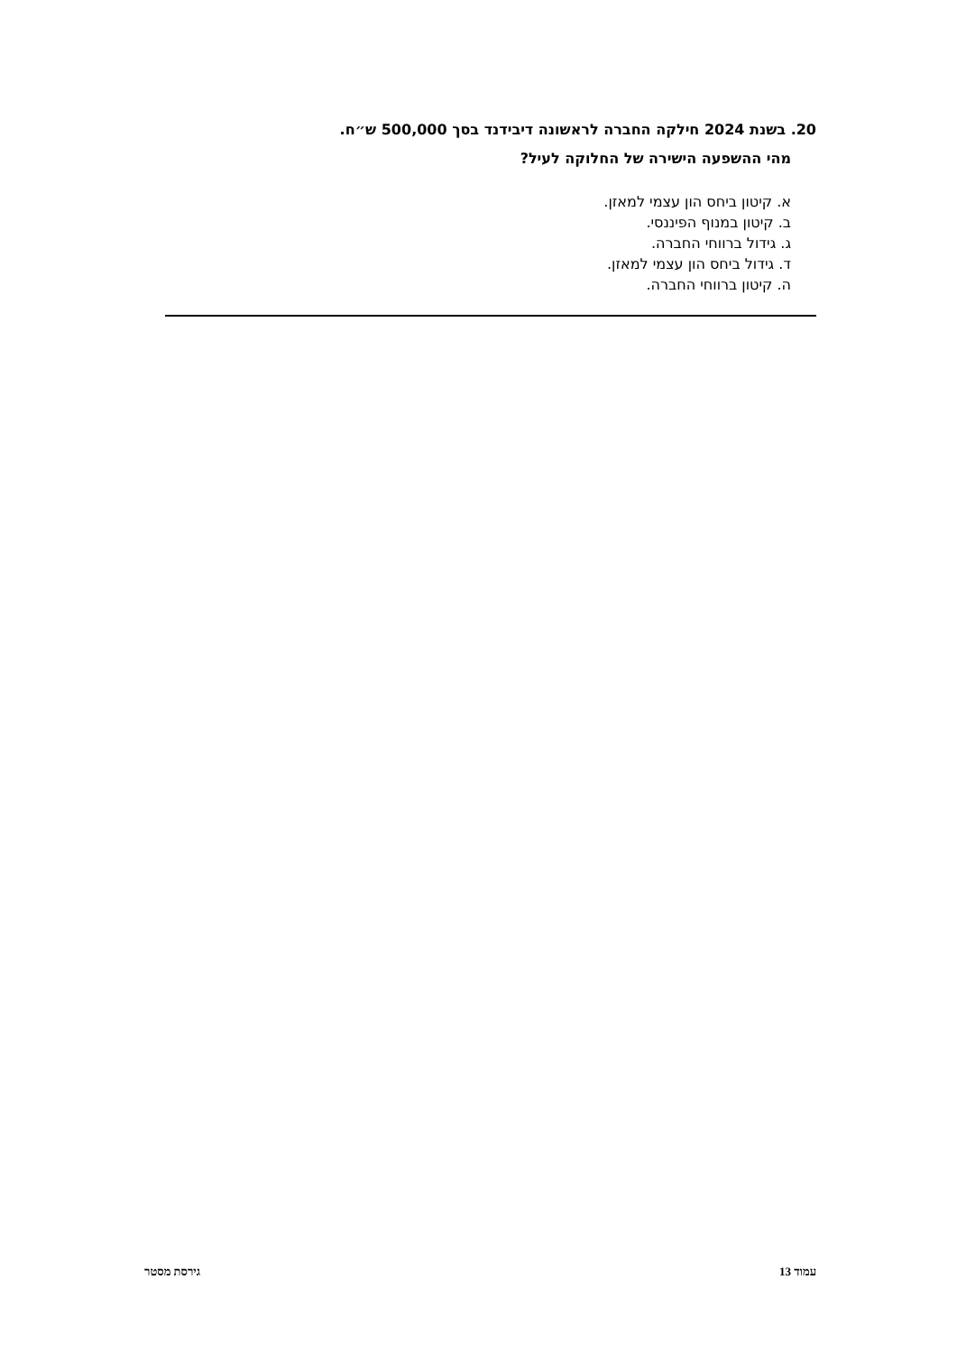20. בשנת 2024 חילקה החברה לראשונה דיבידנד בסך 500,000 ש״ח.
מהי ההשפעה הישירה של החלוקה לעיל?
א. קיטון ביחס הון עצמי למאזן.
ב. קיטון במנוף הפיננסי.
ג. גידול ברווחי החברה.
ד. גידול ביחס הון עצמי למאזן.
ה. קיטון ברווחי החברה.
עמוד 13 גירסת מסטר